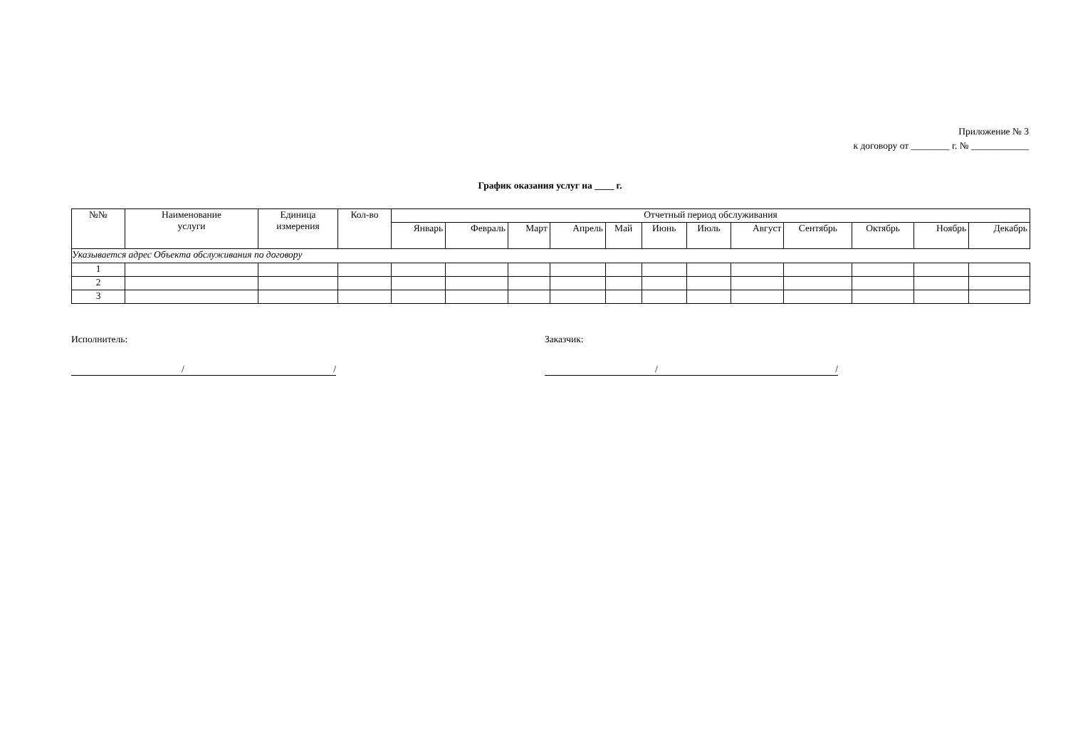Приложение № 3
к договору от ________ г. № ____________
График оказания услуг на ____ г.
| №№ | Наименование услуги | Единица измерения | Кол-во | Отчетный период обслуживания | | | | | | | | | | | |
| --- | --- | --- | --- | --- | --- | --- | --- | --- | --- | --- | --- | --- | --- | --- | --- |
| | | | | Январь | Февраль | Март | Апрель | Май | Июнь | Июль | Август | Сентябрь | Октябрь | Ноябрь | Декабрь |
| Указывается адрес Объекта обслуживания по договору | | | | | | | | | | | | | | | |
| 1 | | | | | | | | | | | | | | | |
| 2 | | | | | | | | | | | | | | | |
| 3 | | | | | | | | | | | | | | | |
Исполнитель:
/ /
Заказчик:
/ /